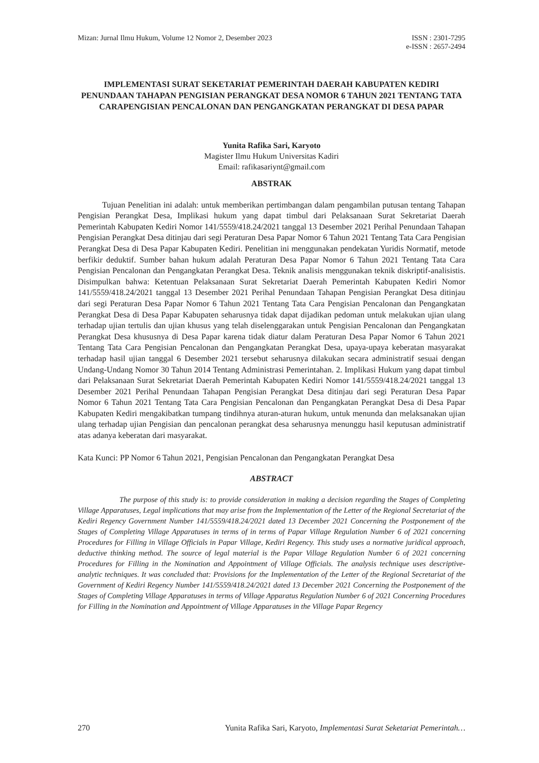Mizan: Jurnal Ilmu Hukum, Volume 12 Nomor 2, Desember 2023
ISSN : 2301-7295
e-ISSN : 2657-2494
IMPLEMENTASI SURAT SEKETARIAT PEMERINTAH DAERAH KABUPATEN KEDIRI PENUNDAAN TAHAPAN PENGISIAN PERANGKAT DESA NOMOR 6 TAHUN 2021 TENTANG TATA CARAPENGISIAN PENCALONAN DAN PENGANGKATAN PERANGKAT DI DESA PAPAR
Yunita Rafika Sari, Karyoto
Magister Ilmu Hukum Universitas Kadiri
Email: rafikasariynt@gmail.com
ABSTRAK
Tujuan Penelitian ini adalah: untuk memberikan pertimbangan dalam pengambilan putusan tentang Tahapan Pengisian Perangkat Desa, Implikasi hukum yang dapat timbul dari Pelaksanaan Surat Sekretariat Daerah Pemerintah Kabupaten Kediri Nomor 141/5559/418.24/2021 tanggal 13 Desember 2021 Perihal Penundaan Tahapan Pengisian Perangkat Desa ditinjau dari segi Peraturan Desa Papar Nomor 6 Tahun 2021 Tentang Tata Cara Pengisian Perangkat Desa di Desa Papar Kabupaten Kediri. Penelitian ini menggunakan pendekatan Yuridis Normatif, metode berfikir deduktif. Sumber bahan hukum adalah Peraturan Desa Papar Nomor 6 Tahun 2021 Tentang Tata Cara Pengisian Pencalonan dan Pengangkatan Perangkat Desa. Teknik analisis menggunakan teknik diskriptif-analisistis. Disimpulkan bahwa: Ketentuan Pelaksanaan Surat Sekretariat Daerah Pemerintah Kabupaten Kediri Nomor 141/5559/418.24/2021 tanggal 13 Desember 2021 Perihal Penundaan Tahapan Pengisian Perangkat Desa ditinjau dari segi Peraturan Desa Papar Nomor 6 Tahun 2021 Tentang Tata Cara Pengisian Pencalonan dan Pengangkatan Perangkat Desa di Desa Papar Kabupaten seharusnya tidak dapat dijadikan pedoman untuk melakukan ujian ulang terhadap ujian tertulis dan ujian khusus yang telah diselenggarakan untuk Pengisian Pencalonan dan Pengangkatan Perangkat Desa khususnya di Desa Papar karena tidak diatur dalam Peraturan Desa Papar Nomor 6 Tahun 2021 Tentang Tata Cara Pengisian Pencalonan dan Pengangkatan Perangkat Desa, upaya-upaya keberatan masyarakat terhadap hasil ujian tanggal 6 Desember 2021 tersebut seharusnya dilakukan secara administratif sesuai dengan Undang-Undang Nomor 30 Tahun 2014 Tentang Administrasi Pemerintahan. 2. Implikasi Hukum yang dapat timbul dari Pelaksanaan Surat Sekretariat Daerah Pemerintah Kabupaten Kediri Nomor 141/5559/418.24/2021 tanggal 13 Desember 2021 Perihal Penundaan Tahapan Pengisian Perangkat Desa ditinjau dari segi Peraturan Desa Papar Nomor 6 Tahun 2021 Tentang Tata Cara Pengisian Pencalonan dan Pengangkatan Perangkat Desa di Desa Papar Kabupaten Kediri mengakibatkan tumpang tindihnya aturan-aturan hukum, untuk menunda dan melaksanakan ujian ulang terhadap ujian Pengisian dan pencalonan perangkat desa seharusnya menunggu hasil keputusan administratif atas adanya keberatan dari masyarakat.
Kata Kunci: PP Nomor 6 Tahun 2021, Pengisian Pencalonan dan Pengangkatan Perangkat Desa
ABSTRACT
The purpose of this study is: to provide consideration in making a decision regarding the Stages of Completing Village Apparatuses, Legal implications that may arise from the Implementation of the Letter of the Regional Secretariat of the Kediri Regency Government Number 141/5559/418.24/2021 dated 13 December 2021 Concerning the Postponement of the Stages of Completing Village Apparatuses in terms of in terms of Papar Village Regulation Number 6 of 2021 concerning Procedures for Filling in Village Officials in Papar Village, Kediri Regency. This study uses a normative juridical approach, deductive thinking method. The source of legal material is the Papar Village Regulation Number 6 of 2021 concerning Procedures for Filling in the Nomination and Appointment of Village Officials. The analysis technique uses descriptive-analytic techniques. It was concluded that: Provisions for the Implementation of the Letter of the Regional Secretariat of the Government of Kediri Regency Number 141/5559/418.24/2021 dated 13 December 2021 Concerning the Postponement of the Stages of Completing Village Apparatuses in terms of Village Apparatus Regulation Number 6 of 2021 Concerning Procedures for Filling in the Nomination and Appointment of Village Apparatuses in the Village Papar Regency
270 Yunita Rafika Sari, Karyoto, Implementasi Surat Seketariat Pemerintah…